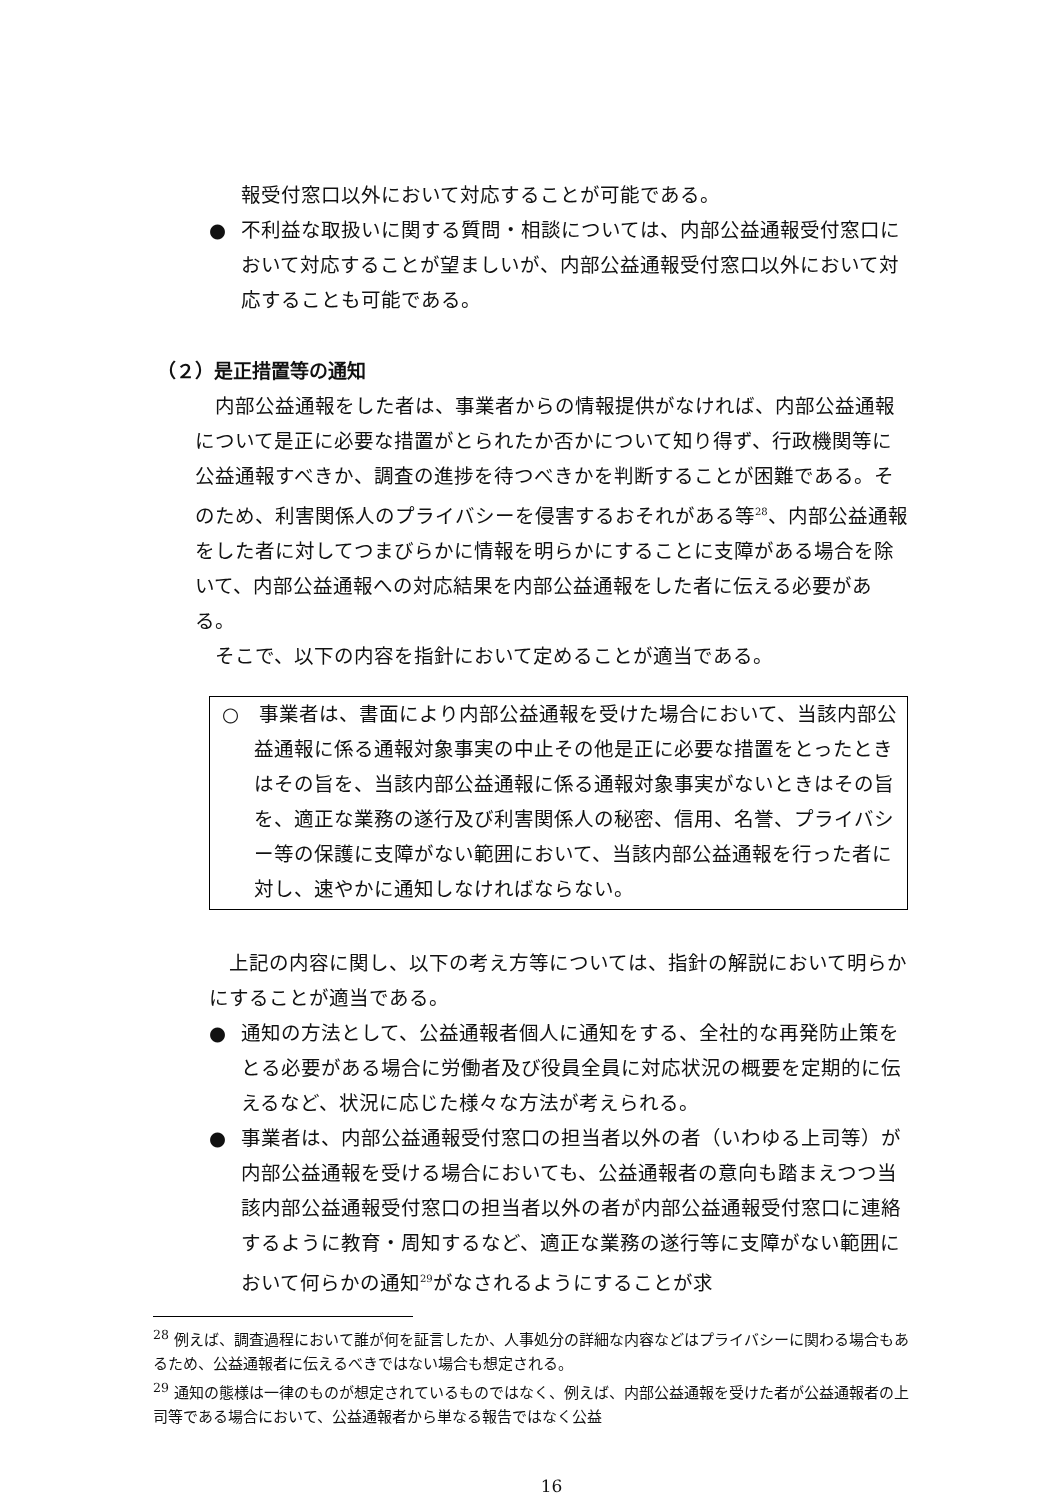報受付窓口以外において対応することが可能である。
● 不利益な取扱いに関する質問・相談については、内部公益通報受付窓口において対応することが望ましいが、内部公益通報受付窓口以外において対応することも可能である。
（２）是正措置等の通知
内部公益通報をした者は、事業者からの情報提供がなければ、内部公益通報について是正に必要な措置がとられたか否かについて知り得ず、行政機関等に公益通報すべきか、調査の進捗を待つべきかを判断することが困難である。そのため、利害関係人のプライバシーを侵害するおそれがある等<sup>28</sup>、内部公益通報をした者に対してつまびらかに情報を明らかにすることに支障がある場合を除いて、内部公益通報への対応結果を内部公益通報をした者に伝える必要がある。
そこで、以下の内容を指針において定めることが適当である。
○　事業者は、書面により内部公益通報を受けた場合において、当該内部公益通報に係る通報対象事実の中止その他是正に必要な措置をとったときはその旨を、当該内部公益通報に係る通報対象事実がないときはその旨を、適正な業務の遂行及び利害関係人の秘密、信用、名誉、プライバシー等の保護に支障がない範囲において、当該内部公益通報を行った者に対し、速やかに通知しなければならない。
上記の内容に関し、以下の考え方等については、指針の解説において明らかにすることが適当である。
● 通知の方法として、公益通報者個人に通知をする、全社的な再発防止策をとる必要がある場合に労働者及び役員全員に対応状況の概要を定期的に伝えるなど、状況に応じた様々な方法が考えられる。
● 事業者は、内部公益通報受付窓口の担当者以外の者（いわゆる上司等）が内部公益通報を受ける場合においても、公益通報者の意向も踏まえつつ当該内部公益通報受付窓口の担当者以外の者が内部公益通報受付窓口に連絡するように教育・周知するなど、適正な業務の遂行等に支障がない範囲において何らかの通知<sup>29</sup>がなされるようにすることが求
<sup>28</sup> 例えば、調査過程において誰が何を証言したか、人事処分の詳細な内容などはプライバシーに関わる場合もあるため、公益通報者に伝えるべきではない場合も想定される。
<sup>29</sup> 通知の態様は一律のものが想定されているものではなく、例えば、内部公益通報を受けた者が公益通報者の上司等である場合において、公益通報者から単なる報告ではなく公益
16